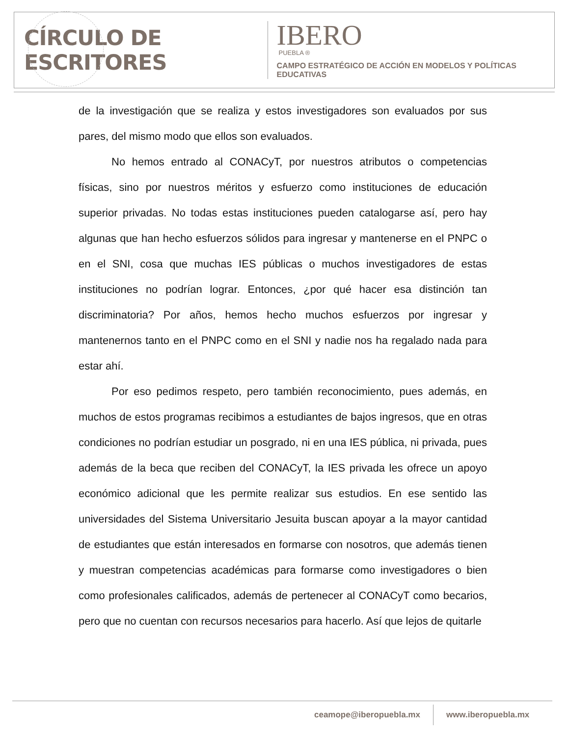CÍRCULO DE ESCRITORES
IBERO
PUEBLA ®
CAMPO ESTRATÉGICO DE ACCIÓN EN MODELOS Y POLÍTICAS EDUCATIVAS
de la investigación que se realiza y estos investigadores son evaluados por sus pares, del mismo modo que ellos son evaluados.
No hemos entrado al CONACyT, por nuestros atributos o competencias físicas, sino por nuestros méritos y esfuerzo como instituciones de educación superior privadas. No todas estas instituciones pueden catalogarse así, pero hay algunas que han hecho esfuerzos sólidos para ingresar y mantenerse en el PNPC o en el SNI, cosa que muchas IES públicas o muchos investigadores de estas instituciones no podrían lograr. Entonces, ¿por qué hacer esa distinción tan discriminatoria? Por años, hemos hecho muchos esfuerzos por ingresar y mantenernos tanto en el PNPC como en el SNI y nadie nos ha regalado nada para estar ahí.
Por eso pedimos respeto, pero también reconocimiento, pues además, en muchos de estos programas recibimos a estudiantes de bajos ingresos, que en otras condiciones no podrían estudiar un posgrado, ni en una IES pública, ni privada, pues además de la beca que reciben del CONACyT, la IES privada les ofrece un apoyo económico adicional que les permite realizar sus estudios. En ese sentido las universidades del Sistema Universitario Jesuita buscan apoyar a la mayor cantidad de estudiantes que están interesados en formarse con nosotros, que además tienen y muestran competencias académicas para formarse como investigadores o bien como profesionales calificados, además de pertenecer al CONACyT como becarios, pero que no cuentan con recursos necesarios para hacerlo. Así que lejos de quitarle
ceamope@iberopuebla.mx www.iberopuebla.mx